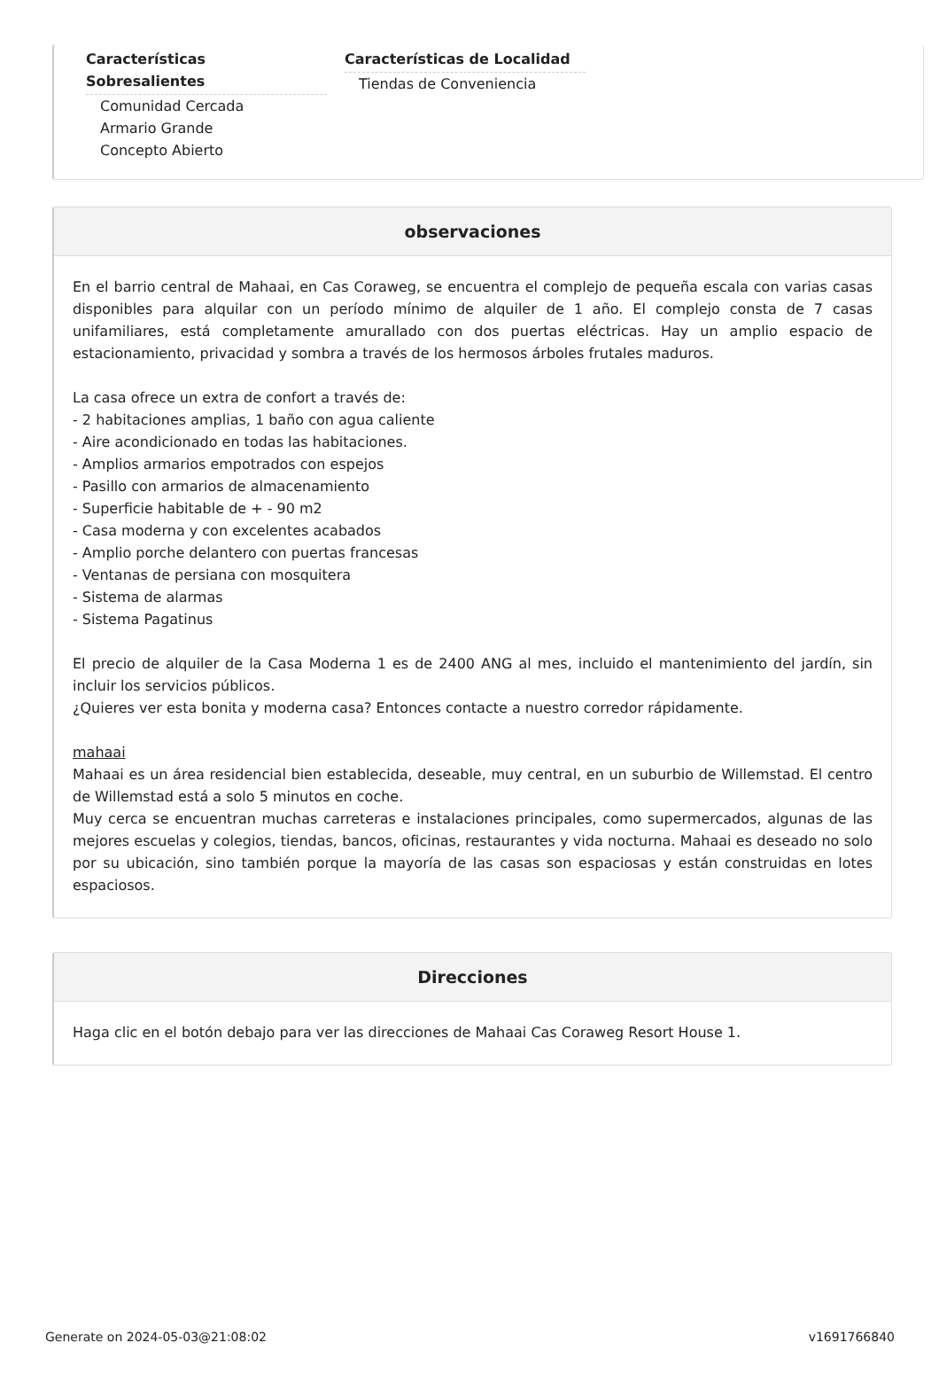Características Sobresalientes
Comunidad Cercada
Armario Grande
Concepto Abierto
Características de Localidad
Tiendas de Conveniencia
observaciones
En el barrio central de Mahaai, en Cas Coraweg, se encuentra el complejo de pequeña escala con varias casas disponibles para alquilar con un período mínimo de alquiler de 1 año. El complejo consta de 7 casas unifamiliares, está completamente amurallado con dos puertas eléctricas. Hay un amplio espacio de estacionamiento, privacidad y sombra a través de los hermosos árboles frutales maduros.
La casa ofrece un extra de confort a través de:
- 2 habitaciones amplias, 1 baño con agua caliente
- Aire acondicionado en todas las habitaciones.
- Amplios armarios empotrados con espejos
- Pasillo con armarios de almacenamiento
- Superficie habitable de + - 90 m2
- Casa moderna y con excelentes acabados
- Amplio porche delantero con puertas francesas
- Ventanas de persiana con mosquitera
- Sistema de alarmas
- Sistema Pagatinus
El precio de alquiler de la Casa Moderna 1 es de 2400 ANG al mes, incluido el mantenimiento del jardín, sin incluir los servicios públicos.
¿Quieres ver esta bonita y moderna casa? Entonces contacte a nuestro corredor rápidamente.
mahaai
Mahaai es un área residencial bien establecida, deseable, muy central, en un suburbio de Willemstad. El centro de Willemstad está a solo 5 minutos en coche.
Muy cerca se encuentran muchas carreteras e instalaciones principales, como supermercados, algunas de las mejores escuelas y colegios, tiendas, bancos, oficinas, restaurantes y vida nocturna. Mahaai es deseado no solo por su ubicación, sino también porque la mayoría de las casas son espaciosas y están construidas en lotes espaciosos.
Direcciones
Haga clic en el botón debajo para ver las direcciones de Mahaai Cas Coraweg Resort House 1.
Generate on 2024-05-03@21:08:02 v1691766840